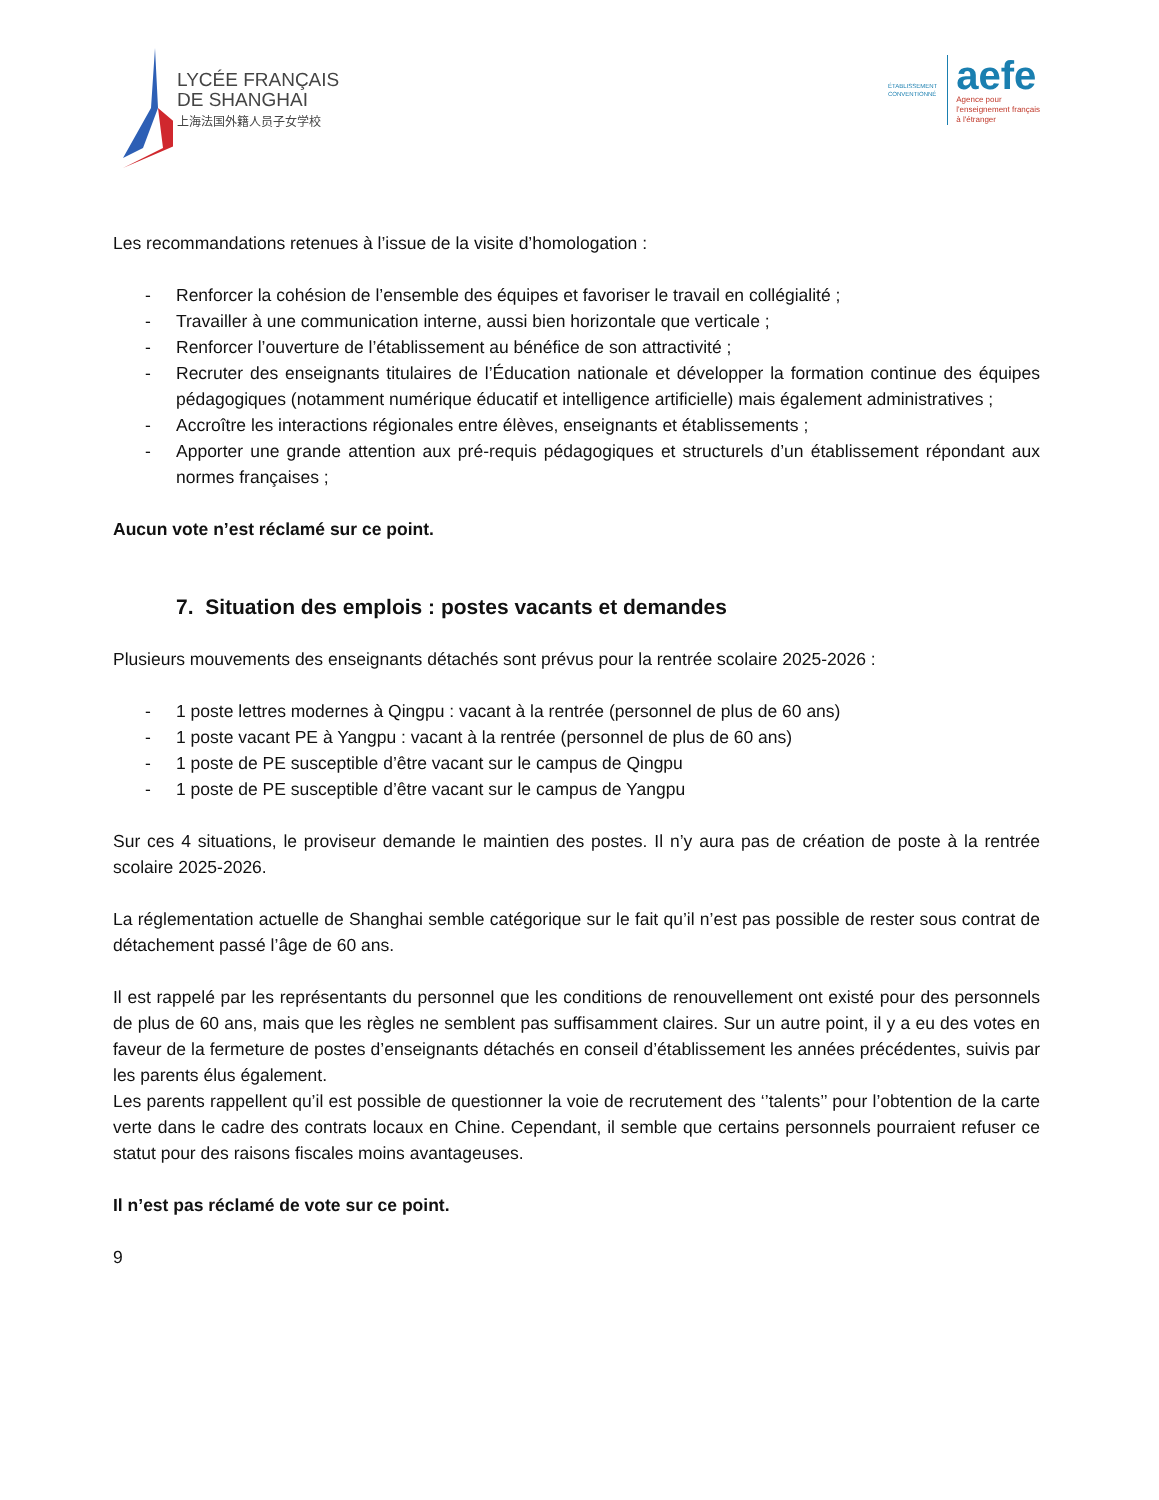LYCÉE FRANÇAIS
DE SHANGHAI
上海法国外籍人员子女学校
ÉTABLISSEMENT
CONVENTIONNÉ
aefe
Agence pour
l'enseignement français
à l'étranger
Les recommandations retenues à l’issue de la visite d’homologation :
- Renforcer la cohésion de l’ensemble des équipes et favoriser le travail en collégialité ;
- Travailler à une communication interne, aussi bien horizontale que verticale ;
- Renforcer l’ouverture de l’établissement au bénéfice de son attractivité ;
- Recruter des enseignants titulaires de l’Éducation nationale et développer la formation continue des équipes pédagogiques (notamment numérique éducatif et intelligence artificielle) mais également administratives ;
- Accroître les interactions régionales entre élèves, enseignants et établissements ;
- Apporter une grande attention aux pré-requis pédagogiques et structurels d’un établissement répondant aux normes françaises ;
Aucun vote n’est réclamé sur ce point.
7. Situation des emplois : postes vacants et demandes
Plusieurs mouvements des enseignants détachés sont prévus pour la rentrée scolaire 2025-2026 :
- 1 poste lettres modernes à Qingpu : vacant à la rentrée (personnel de plus de 60 ans)
- 1 poste vacant PE à Yangpu : vacant à la rentrée (personnel de plus de 60 ans)
- 1 poste de PE susceptible d’être vacant sur le campus de Qingpu
- 1 poste de PE susceptible d’être vacant sur le campus de Yangpu
Sur ces 4 situations, le proviseur demande le maintien des postes. Il n’y aura pas de création de poste à la rentrée scolaire 2025-2026.
La réglementation actuelle de Shanghai semble catégorique sur le fait qu’il n’est pas possible de rester sous contrat de détachement passé l’âge de 60 ans.
Il est rappelé par les représentants du personnel que les conditions de renouvellement ont existé pour des personnels de plus de 60 ans, mais que les règles ne semblent pas suffisamment claires. Sur un autre point, il y a eu des votes en faveur de la fermeture de postes d’enseignants détachés en conseil d’établissement les années précédentes, suivis par les parents élus également.
Les parents rappellent qu’il est possible de questionner la voie de recrutement des ‘’talents’’ pour l’obtention de la carte verte dans le cadre des contrats locaux en Chine. Cependant, il semble que certains personnels pourraient refuser ce statut pour des raisons fiscales moins avantageuses.
Il n’est pas réclamé de vote sur ce point.
9